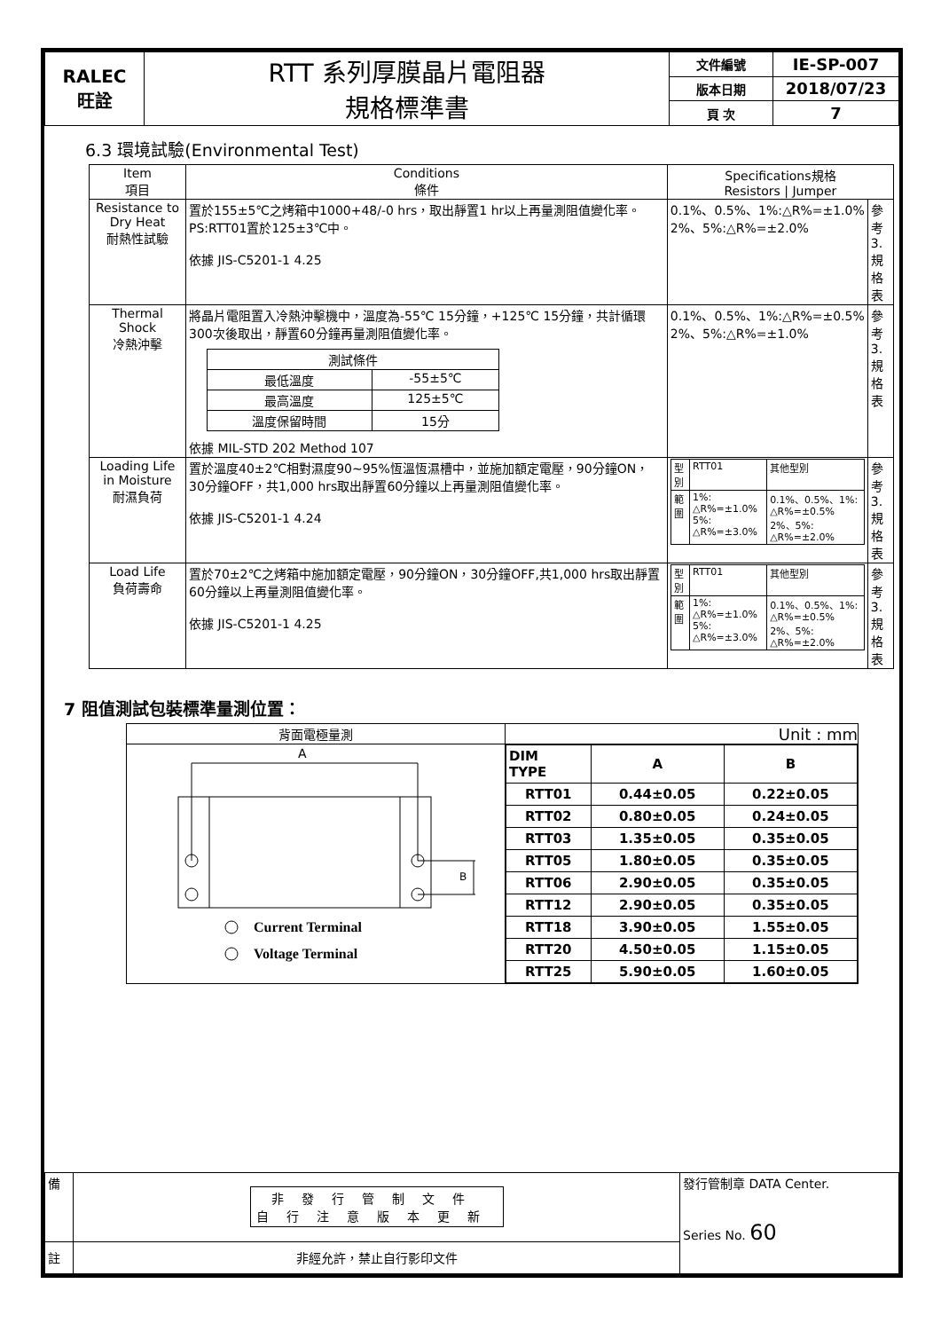| RALEC 旺詮 | RTT 系列厚膜晶片電阻器 規格標準書 | 文件編號 | IE-SP-007 |
| | | 版本日期 | 2018/07/23 |
| | | 頁 次 | 7 |
6.3 環境試驗(Environmental Test)
| Item 項目 | Conditions 條件 | Specifications規格 Resistors / Jumper | |
| Resistance to Dry Heat 耐熱性試驗 | 置於155±5℃之烤箱中1000+48/-0 hrs，取出靜置1 hr以上再量測阻值變化率。 PS:RTT01置於125±3℃中。 依據 JIS-C5201-1 4.25 | 0.1%、0.5%、1%:△R%=±1.0% 2%、5%:△R%=±2.0% | 參考3. 規格表 |
| Thermal Shock 冷熱沖擊 | 將晶片電阻置入冷熱沖擊機中，溫度為-55℃ 15分鐘，+125℃ 15分鐘，共計循環300次後取出，靜置60分鐘再量測阻值變化率。 / 測試條件 / / / 最低溫度 / -55±5℃ / / 最高溫度 / 125±5℃ / / 溫度保留時間 / 15分 / 依據 MIL-STD 202 Method 107 | 0.1%、0.5%、1%:△R%=±0.5% 2%、5%:△R%=±1.0% | 參考3. 規格表 |
| Loading Life in Moisture 耐濕負荷 | 置於溫度40±2℃相對濕度90~95%恆溫恆濕槽中，並施加額定電壓，90分鐘ON，30分鐘OFF，共1,000 hrs取出靜置60分鐘以上再量測阻值變化率。 依據 JIS-C5201-1 4.24 | / 型別 / RTT01 / 其他型別 / / 範圍 / 1%: △R%=±1.0% 5%: △R%=±3.0% / 0.1%、0.5%、1%: △R%=±0.5% 2%、5%: △R%=±2.0% / | 參考3. 規格表 |
| Load Life 負荷壽命 | 置於70±2℃之烤箱中施加額定電壓，90分鐘ON，30分鐘OFF,共1,000 hrs取出靜置60分鐘以上再量測阻值變化率。 依據 JIS-C5201-1 4.25 | / 型別 / RTT01 / 其他型別 / / 範圍 / 1%: △R%=±1.0% 5%: △R%=±3.0% / 0.1%、0.5%、1%: △R%=±0.5% 2%、5%: △R%=±2.0% / | 參考3. 規格表 |
7 阻值測試包裝標準量測位置：
| 背面電極量測 | Unit : mm |
| A B Current Terminal Voltage Terminal | / DIM TYPE / A / B / / RTT01 / 0.44±0.05 / 0.22±0.05 / / RTT02 / 0.80±0.05 / 0.24±0.05 / / RTT03 / 1.35±0.05 / 0.35±0.05 / / RTT05 / 1.80±0.05 / 0.35±0.05 / / RTT06 / 2.90±0.05 / 0.35±0.05 / / RTT12 / 2.90±0.05 / 0.35±0.05 / / RTT18 / 3.90±0.05 / 1.55±0.05 / / RTT20 / 4.50±0.05 / 1.15±0.05 / / RTT25 / 5.90±0.05 / 1.60±0.05 / |
| 備 | 非發行管制文件 自行注意版本更新 | 發行管制章 DATA Center. Series No. 60 |
| 註 | 非經允許，禁止自行影印文件 | |